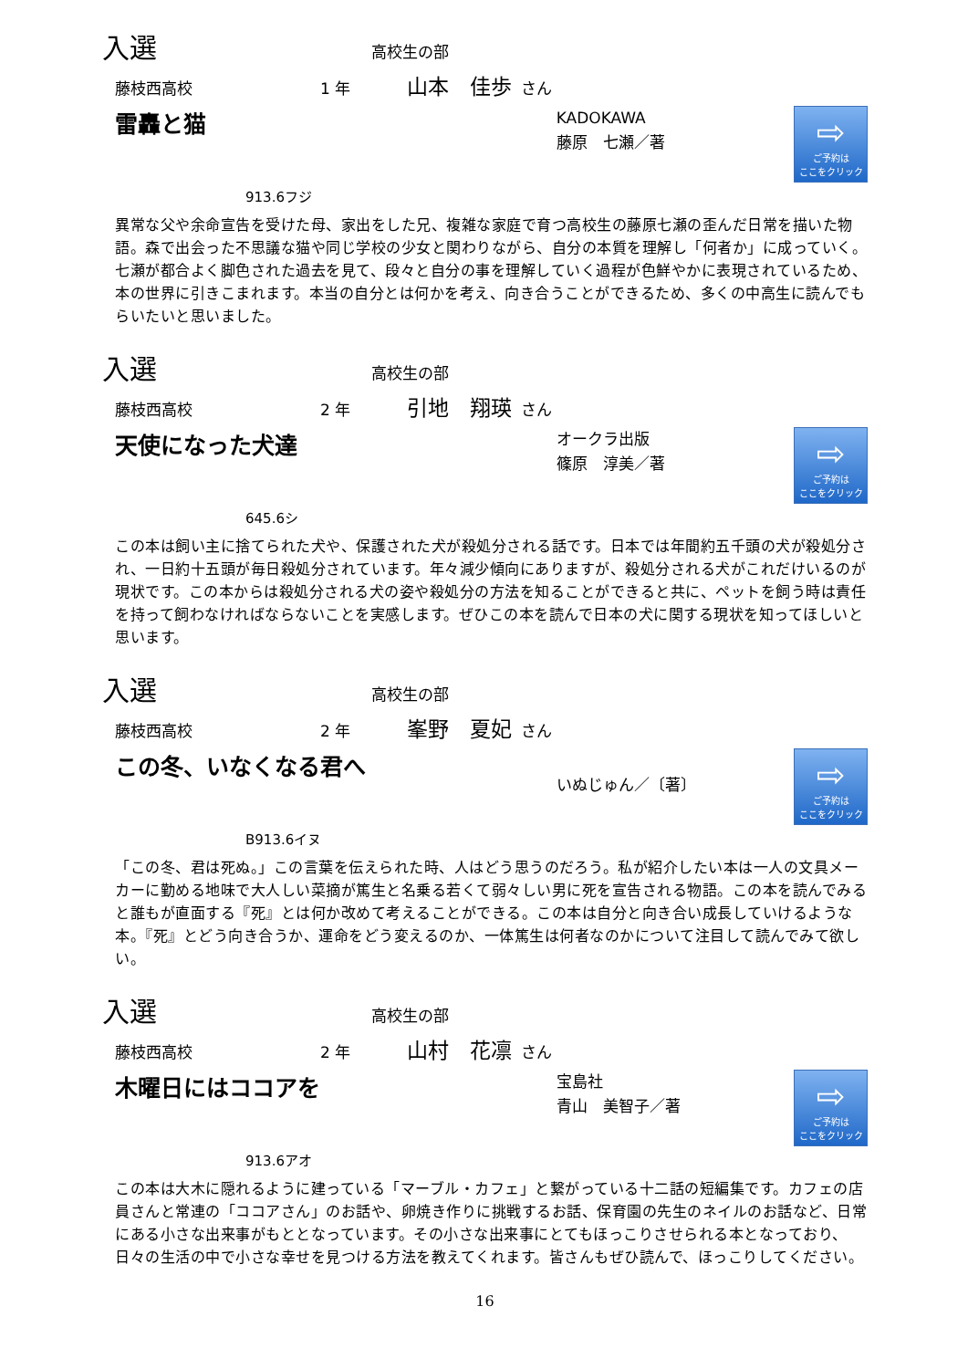入選 高校生の部
藤枝西高校 1 年 山本　佳歩 さん
雷轟と猫
KADOKAWA
藤原　七瀬／著
⇨
ご予約は
ここをクリック
913.6フジ
異常な父や余命宣告を受けた母、家出をした兄、複雑な家庭で育つ高校生の藤原七瀬の歪んだ日常を描いた物語。森で出会った不思議な猫や同じ学校の少女と関わりながら、自分の本質を理解し「何者か」に成っていく。七瀬が都合よく脚色された過去を見て、段々と自分の事を理解していく過程が色鮮やかに表現されているため、本の世界に引きこまれます。本当の自分とは何かを考え、向き合うことができるため、多くの中高生に読んでもらいたいと思いました。
入選 高校生の部
藤枝西高校 2 年 引地　翔瑛 さん
天使になった犬達
オークラ出版
篠原　淳美／著
⇨
ご予約は
ここをクリック
645.6シ
この本は飼い主に捨てられた犬や、保護された犬が殺処分される話です。日本では年間約五千頭の犬が殺処分され、一日約十五頭が毎日殺処分されています。年々減少傾向にありますが、殺処分される犬がこれだけいるのが現状です。この本からは殺処分される犬の姿や殺処分の方法を知ることができると共に、ペットを飼う時は責任を持って飼わなければならないことを実感します。ぜひこの本を読んで日本の犬に関する現状を知ってほしいと思います。
入選 高校生の部
藤枝西高校 2 年 峯野　夏妃 さん
この冬、いなくなる君へ
いぬじゅん／〔著〕
⇨
ご予約は
ここをクリック
B913.6イヌ
「この冬、君は死ぬ。」この言葉を伝えられた時、人はどう思うのだろう。私が紹介したい本は一人の文具メーカーに勤める地味で大人しい菜摘が篤生と名乗る若くて弱々しい男に死を宣告される物語。この本を読んでみると誰もが直面する『死』とは何か改めて考えることができる。この本は自分と向き合い成長していけるような本。『死』とどう向き合うか、運命をどう変えるのか、一体篤生は何者なのかについて注目して読んでみて欲しい。
入選 高校生の部
藤枝西高校 2 年 山村　花凛 さん
木曜日にはココアを
宝島社
青山　美智子／著
⇨
ご予約は
ここをクリック
913.6アオ
この本は大木に隠れるように建っている「マーブル・カフェ」と繋がっている十二話の短編集です。カフェの店員さんと常連の「ココアさん」のお話や、卵焼き作りに挑戦するお話、保育園の先生のネイルのお話など、日常にある小さな出来事がもととなっています。その小さな出来事にとてもほっこりさせられる本となっており、日々の生活の中で小さな幸せを見つける方法を教えてくれます。皆さんもぜひ読んで、ほっこりしてください。
16